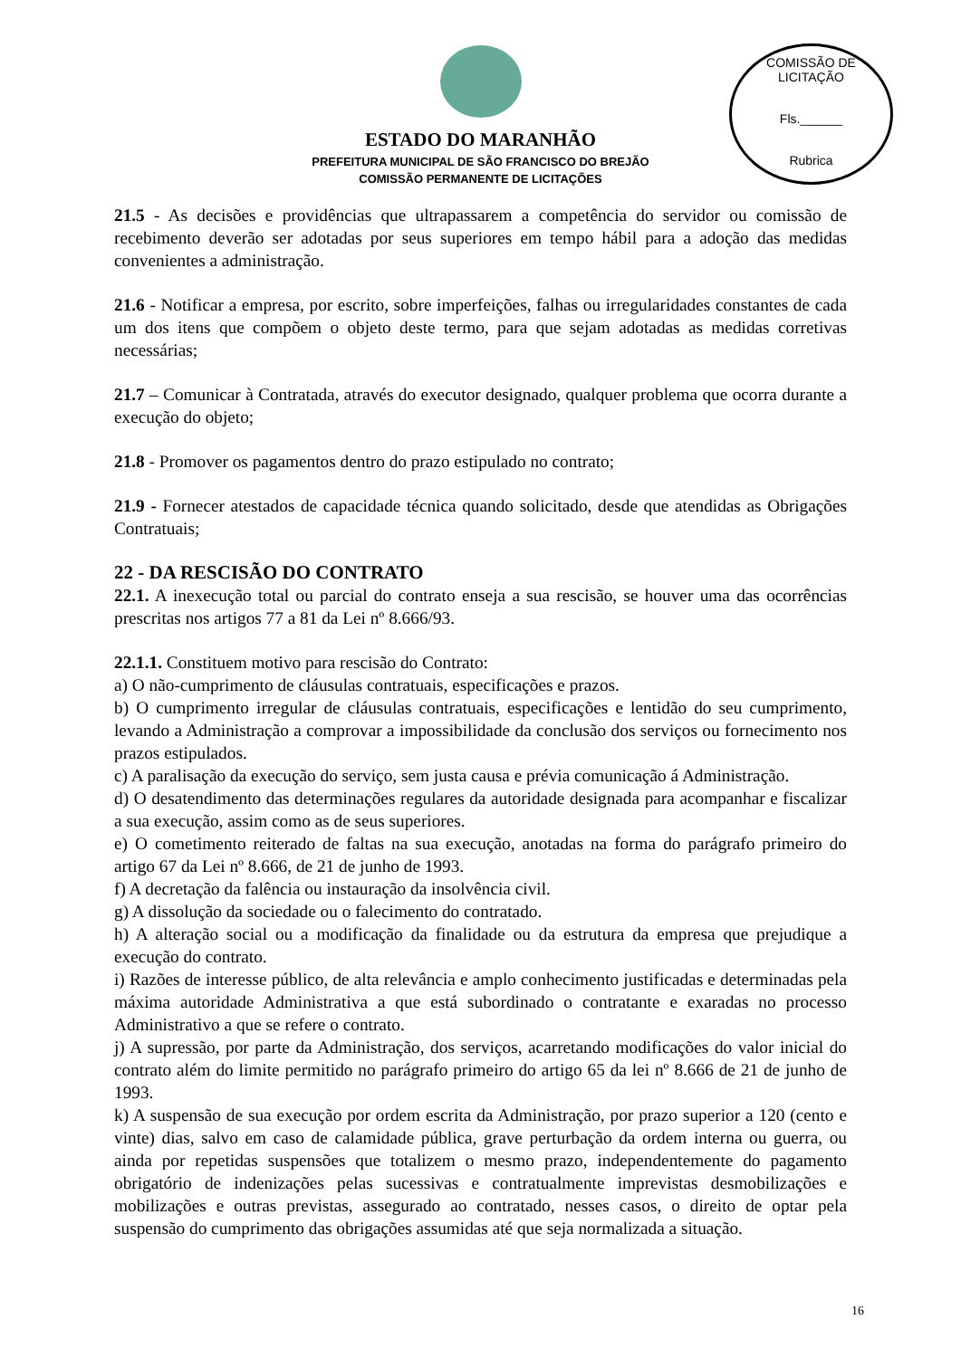COMISSÃO DE LICITAÇÃO
Fls.______
Rubrica
ESTADO DO MARANHÃO
PREFEITURA MUNICIPAL DE SÃO FRANCISCO DO BREJÃO
COMISSÃO PERMANENTE DE LICITAÇÕES
21.5 - As decisões e providências que ultrapassarem a competência do servidor ou comissão de recebimento deverão ser adotadas por seus superiores em tempo hábil para a adoção das medidas convenientes a administração.
21.6 - Notificar a empresa, por escrito, sobre imperfeições, falhas ou irregularidades constantes de cada um dos itens que compõem o objeto deste termo, para que sejam adotadas as medidas corretivas necessárias;
21.7 – Comunicar à Contratada, através do executor designado, qualquer problema que ocorra durante a execução do objeto;
21.8 - Promover os pagamentos dentro do prazo estipulado no contrato;
21.9 - Fornecer atestados de capacidade técnica quando solicitado, desde que atendidas as Obrigações Contratuais;
22 - DA RESCISÃO DO CONTRATO
22.1. A inexecução total ou parcial do contrato enseja a sua rescisão, se houver uma das ocorrências prescritas nos artigos 77 a 81 da Lei nº 8.666/93.
22.1.1. Constituem motivo para rescisão do Contrato:
a) O não-cumprimento de cláusulas contratuais, especificações e prazos.
b) O cumprimento irregular de cláusulas contratuais, especificações e lentidão do seu cumprimento, levando a Administração a comprovar a impossibilidade da conclusão dos serviços ou fornecimento nos prazos estipulados.
c) A paralisação da execução do serviço, sem justa causa e prévia comunicação á Administração.
d) O desatendimento das determinações regulares da autoridade designada para acompanhar e fiscalizar a sua execução, assim como as de seus superiores.
e) O cometimento reiterado de faltas na sua execução, anotadas na forma do parágrafo primeiro do artigo 67 da Lei nº 8.666, de 21 de junho de 1993.
f) A decretação da falência ou instauração da insolvência civil.
g) A dissolução da sociedade ou o falecimento do contratado.
h) A alteração social ou a modificação da finalidade ou da estrutura da empresa que prejudique a execução do contrato.
i) Razões de interesse público, de alta relevância e amplo conhecimento justificadas e determinadas pela máxima autoridade Administrativa a que está subordinado o contratante e exaradas no processo Administrativo a que se refere o contrato.
j) A supressão, por parte da Administração, dos serviços, acarretando modificações do valor inicial do contrato além do limite permitido no parágrafo primeiro do artigo 65 da lei nº 8.666 de 21 de junho de 1993.
k) A suspensão de sua execução por ordem escrita da Administração, por prazo superior a 120 (cento e vinte) dias, salvo em caso de calamidade pública, grave perturbação da ordem interna ou guerra, ou ainda por repetidas suspensões que totalizem o mesmo prazo, independentemente do pagamento obrigatório de indenizações pelas sucessivas e contratualmente imprevistas desmobilizações e mobilizações e outras previstas, assegurado ao contratado, nesses casos, o direito de optar pela suspensão do cumprimento das obrigações assumidas até que seja normalizada a situação.
16